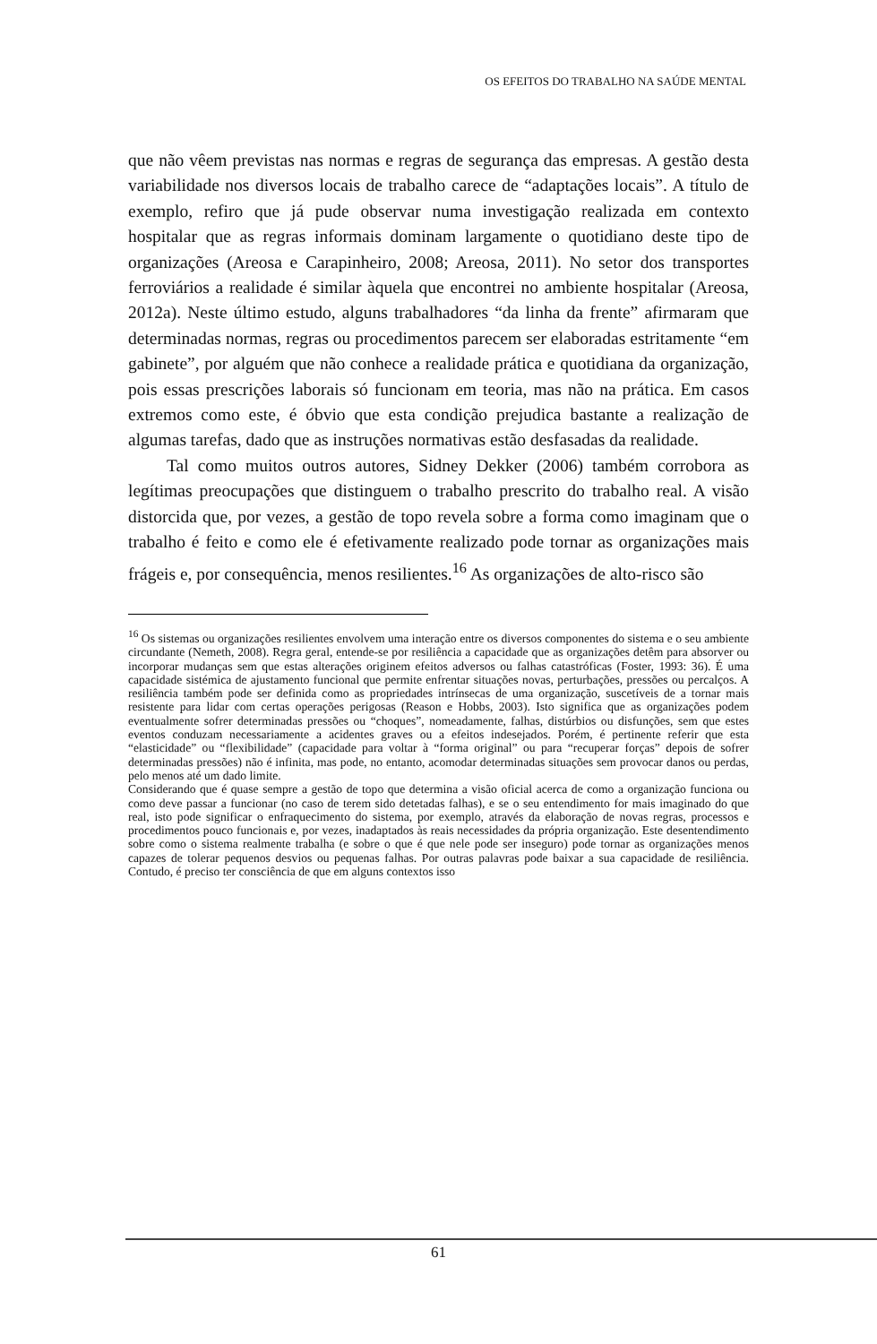OS EFEITOS DO TRABALHO NA SAÚDE MENTAL
que não vêem previstas nas normas e regras de segurança das empresas. A gestão desta variabilidade nos diversos locais de trabalho carece de “adaptações locais”. A título de exemplo, refiro que já pude observar numa investigação realizada em contexto hospitalar que as regras informais dominam largamente o quotidiano deste tipo de organizações (Areosa e Carapinheiro, 2008; Areosa, 2011). No setor dos transportes ferroviários a realidade é similar àquela que encontrei no ambiente hospitalar (Areosa, 2012a). Neste último estudo, alguns trabalhadores “da linha da frente” afirmaram que determinadas normas, regras ou procedimentos parecem ser elaboradas estritamente “em gabinete”, por alguém que não conhece a realidade prática e quotidiana da organização, pois essas prescrições laborais só funcionam em teoria, mas não na prática. Em casos extremos como este, é óbvio que esta condição prejudica bastante a realização de algumas tarefas, dado que as instruções normativas estão desfasadas da realidade.
Tal como muitos outros autores, Sidney Dekker (2006) também corrobora as legítimas preocupações que distinguem o trabalho prescrito do trabalho real. A visão distorcida que, por vezes, a gestão de topo revela sobre a forma como imaginam que o trabalho é feito e como ele é efetivamente realizado pode tornar as organizações mais frágeis e, por consequência, menos resilientes.<sup>16</sup> As organizações de alto-risco são
<sup>16</sup> Os sistemas ou organizações resilientes envolvem uma interação entre os diversos componentes do sistema e o seu ambiente circundante (Nemeth, 2008). Regra geral, entende-se por resiliência a capacidade que as organizações detêm para absorver ou incorporar mudanças sem que estas alterações originem efeitos adversos ou falhas catastróficas (Foster, 1993: 36). É uma capacidade sistémica de ajustamento funcional que permite enfrentar situações novas, perturbações, pressões ou percalços. A resiliência também pode ser definida como as propriedades intrínsecas de uma organização, suscetíveis de a tornar mais resistente para lidar com certas operações perigosas (Reason e Hobbs, 2003). Isto significa que as organizações podem eventualmente sofrer determinadas pressões ou “choques”, nomeadamente, falhas, distúrbios ou disfunções, sem que estes eventos conduzam necessariamente a acidentes graves ou a efeitos indesejados. Porém, é pertinente referir que esta “elasticidade” ou “flexibilidade” (capacidade para voltar à “forma original” ou para “recuperar forças” depois de sofrer determinadas pressões) não é infinita, mas pode, no entanto, acomodar determinadas situações sem provocar danos ou perdas, pelo menos até um dado limite.
Considerando que é quase sempre a gestão de topo que determina a visão oficial acerca de como a organização funciona ou como deve passar a funcionar (no caso de terem sido detetadas falhas), e se o seu entendimento for mais imaginado do que real, isto pode significar o enfraquecimento do sistema, por exemplo, através da elaboração de novas regras, processos e procedimentos pouco funcionais e, por vezes, inadaptados às reais necessidades da própria organização. Este desentendimento sobre como o sistema realmente trabalha (e sobre o que é que nele pode ser inseguro) pode tornar as organizações menos capazes de tolerar pequenos desvios ou pequenas falhas. Por outras palavras pode baixar a sua capacidade de resiliência. Contudo, é preciso ter consciência de que em alguns contextos isso
61